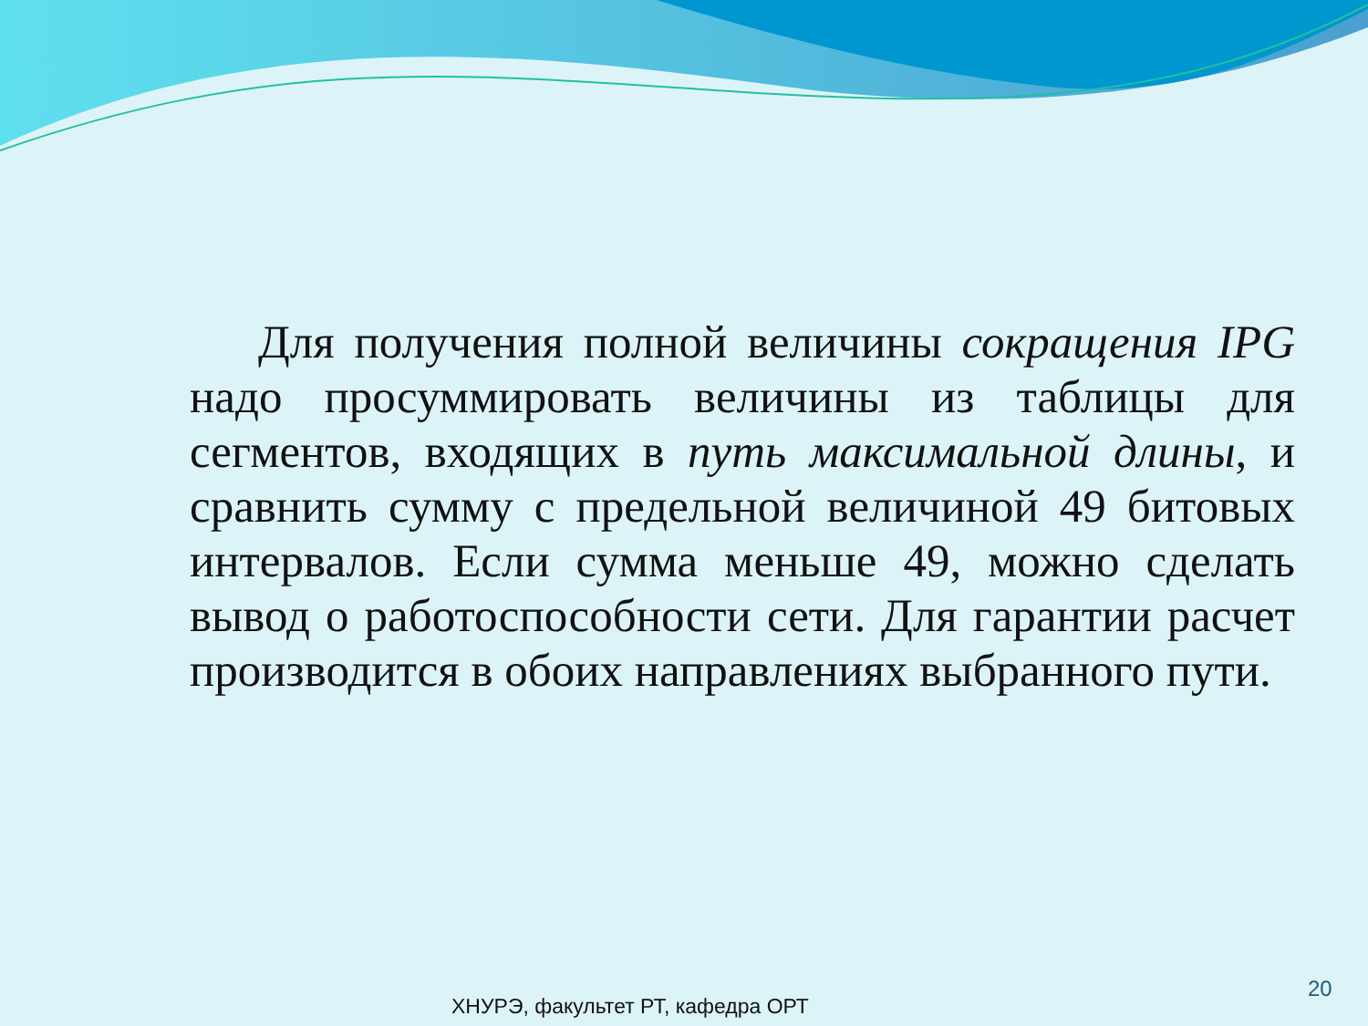Для получения полной величины сокращения IPG надо просуммировать величины из таблицы для сегментов, входящих в путь максимальной длины, и сравнить сумму с предельной величиной 49 битовых интервалов. Если сумма меньше 49, можно сделать вывод о работоспособности сети. Для гарантии расчет производится в обоих направлениях выбранного пути.
ХНУРЭ, факультет РТ, кафедра ОРТ
20